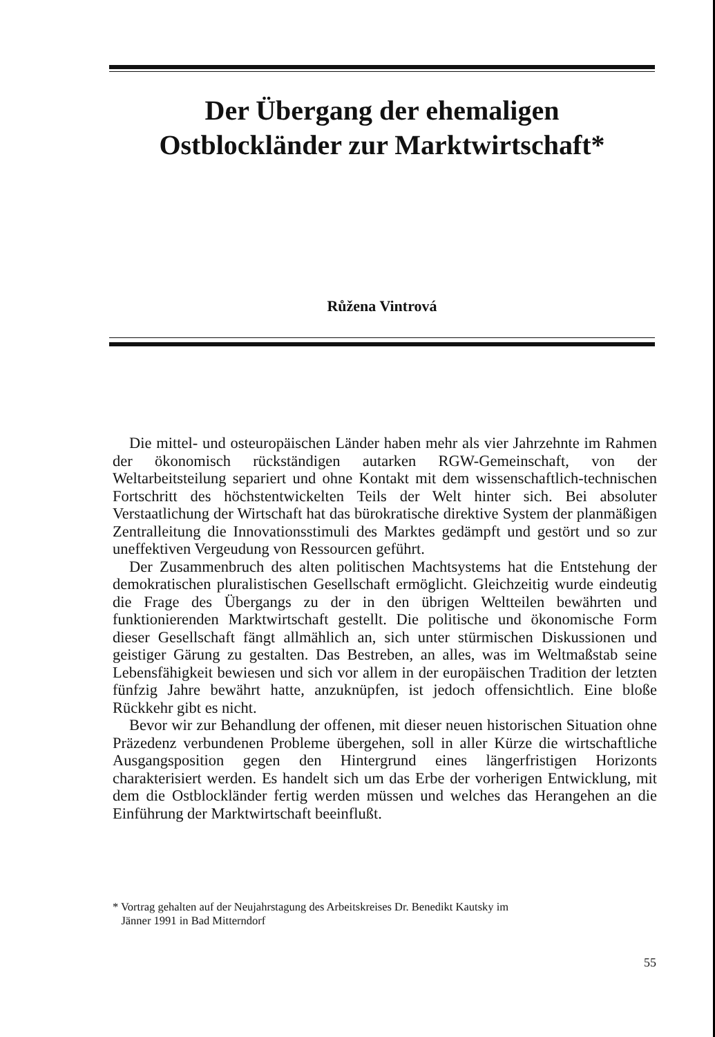Der Übergang der ehemaligen
Ostblockländer zur Marktwirtschaft*
Růžena Vintrová
Die mittel- und osteuropäischen Länder haben mehr als vier Jahrzehnte im Rahmen der ökonomisch rückständigen autarken RGW-Gemeinschaft, von der Weltarbeitsteilung separiert und ohne Kontakt mit dem wissenschaftlich-technischen Fortschritt des höchstentwickelten Teils der Welt hinter sich. Bei absoluter Verstaatlichung der Wirtschaft hat das bürokratische direktive System der planmäßigen Zentralleitung die Innovationsstimuli des Marktes gedämpft und gestört und so zur uneffektiven Vergeudung von Ressourcen geführt.
Der Zusammenbruch des alten politischen Machtsystems hat die Entstehung der demokratischen pluralistischen Gesellschaft ermöglicht. Gleichzeitig wurde eindeutig die Frage des Übergangs zu der in den übrigen Weltteilen bewährten und funktionierenden Marktwirtschaft gestellt. Die politische und ökonomische Form dieser Gesellschaft fängt allmählich an, sich unter stürmischen Diskussionen und geistiger Gärung zu gestalten. Das Bestreben, an alles, was im Weltmaßstab seine Lebensfähigkeit bewiesen und sich vor allem in der europäischen Tradition der letzten fünfzig Jahre bewährt hatte, anzuknüpfen, ist jedoch offensichtlich. Eine bloße Rückkehr gibt es nicht.
Bevor wir zur Behandlung der offenen, mit dieser neuen historischen Situation ohne Präzedenz verbundenen Probleme übergehen, soll in aller Kürze die wirtschaftliche Ausgangsposition gegen den Hintergrund eines längerfristigen Horizonts charakterisiert werden. Es handelt sich um das Erbe der vorherigen Entwicklung, mit dem die Ostblockländer fertig werden müssen und welches das Herangehen an die Einführung der Marktwirtschaft beeinflußt.
* Vortrag gehalten auf der Neujahrstagung des Arbeitskreises Dr. Benedikt Kautsky im
Jänner 1991 in Bad Mitterndorf
55